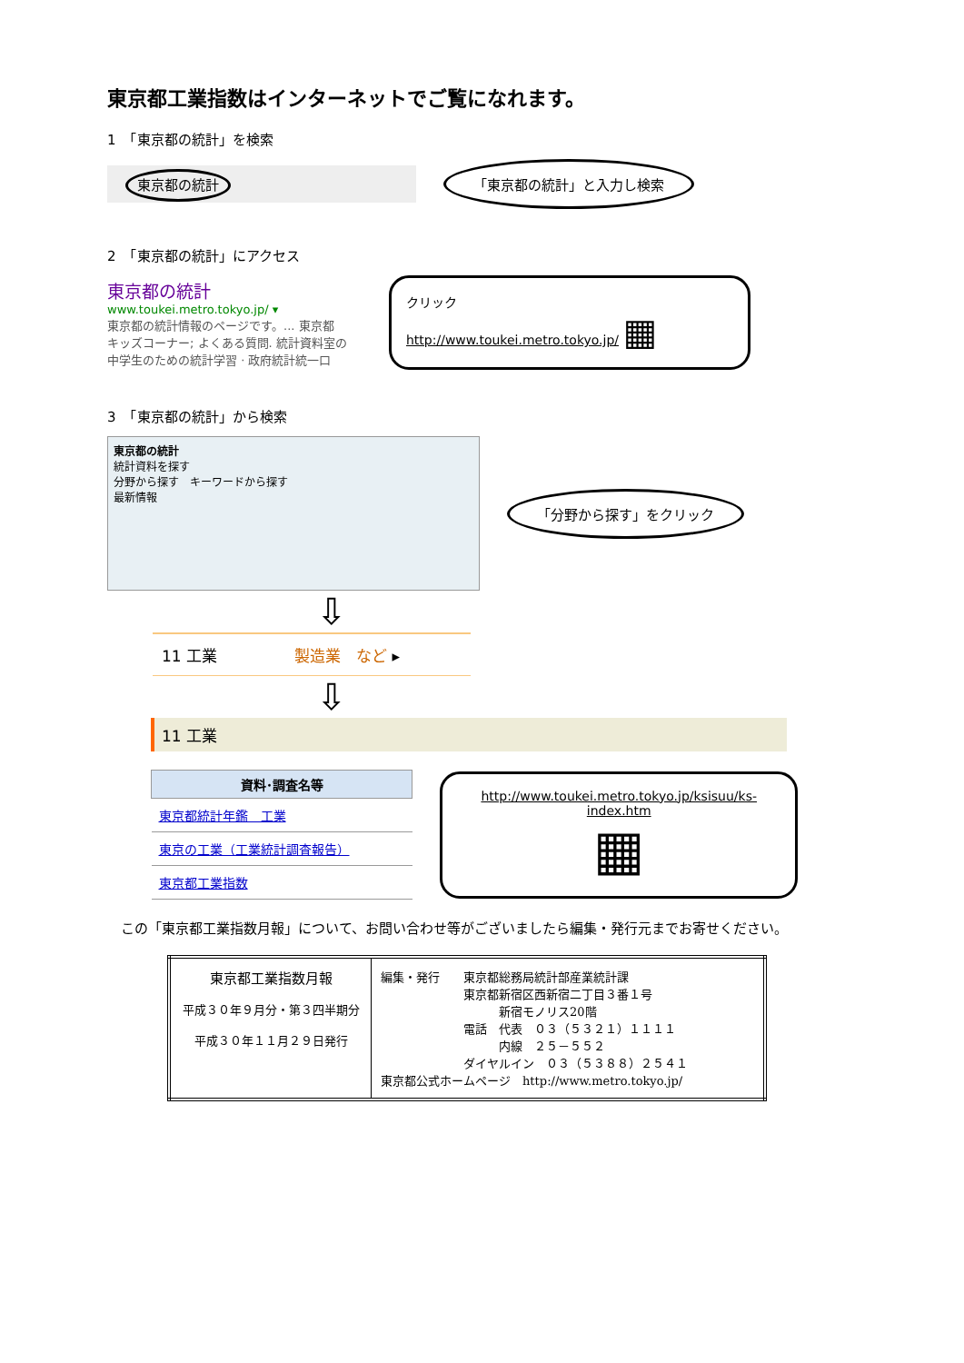東京都工業指数はインターネットでご覧になれます。
1　「東京都の統計」を検索
東京都の統計 「東京都の統計」と入力し検索
2　「東京都の統計」にアクセス
東京都の統計
www.toukei.metro.tokyo.jp/ ▾
東京都の統計情報のページです。... 東京都
キッズコーナー; よくある質問. 統計資料室の
中学生のための統計学習 · 政府統計統一口
クリック
http://www.toukei.metro.tokyo.jp/ ▦
3　「東京都の統計」から検索
東京都の統計
統計資料を探す
分野から探す　キーワードから探す
最新情報
「分野から探す」をクリック
⇩
11 工業　　　　　製造業　など ▸
⇩
11 工業
| 資料･調査名等 |
| --- |
| 東京都統計年鑑 工業 |
| 東京の工業（工業統計調査報告） |
| 東京都工業指数 |
http://www.toukei.metro.tokyo.jp/ksisuu/ks-index.htm
▦
　この「東京都工業指数月報」について、お問い合わせ等がございましたら編集・発行元までお寄せください。
| 東京都工業指数月報 平成３０年９月分・第３四半期分 平成３０年１１月２９日発行 | 編集・発行 東京都総務局統計部産業統計課 東京都新宿区西新宿二丁目３番１号 新宿モノリス20階 電話 代表 ０３（５３２１）１１１１ 内線 ２５－５５２ ダイヤルイン ０３（５３８８）２５４１ 東京都公式ホームページ http://www.metro.tokyo.jp/ |